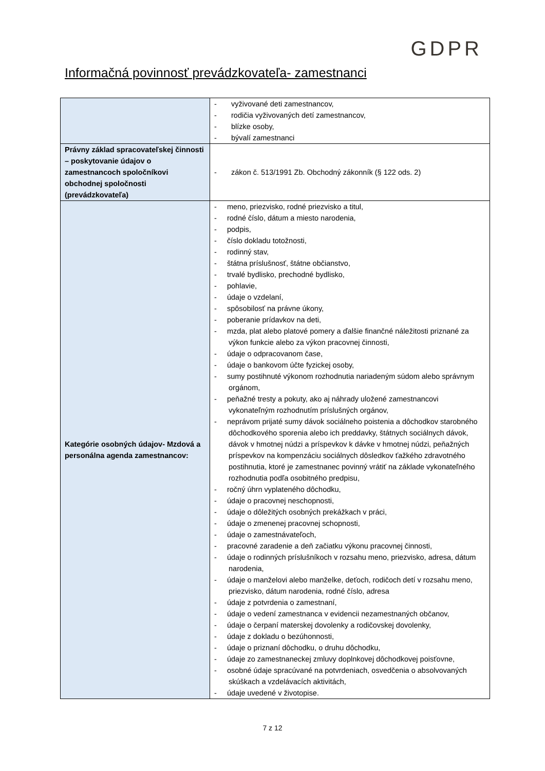GDPR
Informačná povinnosť prevádzkovateľa- zamestnanci
| | - vyživované deti zamestnancov, - rodičia vyživovaných detí zamestnancov, - blízke osoby, - bývalí zamestnanci |
| Právny základ spracovateľskej činnosti – poskytovanie údajov o zamestnancoch spoločníkovi obchodnej spoločnosti (prevádzkovateľa) | - zákon č. 513/1991 Zb. Obchodný zákonník (§ 122 ods. 2) |
| Kategórie osobných údajov- Mzdová a personálna agenda zamestnancov: | - meno, priezvisko, rodné priezvisko a titul, - rodné číslo, dátum a miesto narodenia, - podpis, - číslo dokladu totožnosti, - rodinný stav, - štátna príslušnosť, štátne občianstvo, - trvalé bydlisko, prechodné bydlisko, - pohlavie, - údaje o vzdelaní, - spôsobilosť na právne úkony, - poberanie prídavkov na deti, - mzda, plat alebo platové pomery a ďalšie finančné náležitosti priznané za výkon funkcie alebo za výkon pracovnej činnosti, - údaje o odpracovanom čase, - údaje o bankovom účte fyzickej osoby, - sumy postihnuté výkonom rozhodnutia nariadeným súdom alebo správnym orgánom, - peňažné tresty a pokuty, ako aj náhrady uložené zamestnancovi vykonateľným rozhodnutím príslušných orgánov, - neprávom prijaté sumy dávok sociálneho poistenia a dôchodkov starobného dôchodkového sporenia alebo ich preddavky, štátnych sociálnych dávok, dávok v hmotnej núdzi a príspevkov k dávke v hmotnej núdzi, peňažných príspevkov na kompenzáciu sociálnych dôsledkov ťažkého zdravotného postihnutia, ktoré je zamestnanec povinný vrátiť na základe vykonateľného rozhodnutia podľa osobitného predpisu, - ročný úhrn vyplateného dôchodku, - údaje o pracovnej neschopnosti, - údaje o dôležitých osobných prekážkach v práci, - údaje o zmenenej pracovnej schopnosti, - údaje o zamestnávateľoch, - pracovné zaradenie a deň začiatku výkonu pracovnej činnosti, - údaje o rodinných príslušníkoch v rozsahu meno, priezvisko, adresa, dátum narodenia, - údaje o manželovi alebo manželke, deťoch, rodičoch detí v rozsahu meno, priezvisko, dátum narodenia, rodné číslo, adresa - údaje z potvrdenia o zamestnaní, - údaje o vedení zamestnanca v evidencii nezamestnaných občanov, - údaje o čerpaní materskej dovolenky a rodičovskej dovolenky, - údaje z dokladu o bezúhonnosti, - údaje o priznaní dôchodku, o druhu dôchodku, - údaje zo zamestnaneckej zmluvy doplnkovej dôchodkovej poisťovne, - osobné údaje spracúvané na potvrdeniach, osvedčenia o absolvovaných skúškach a vzdelávacích aktivitách, - údaje uvedené v životopise. |
7 z 12